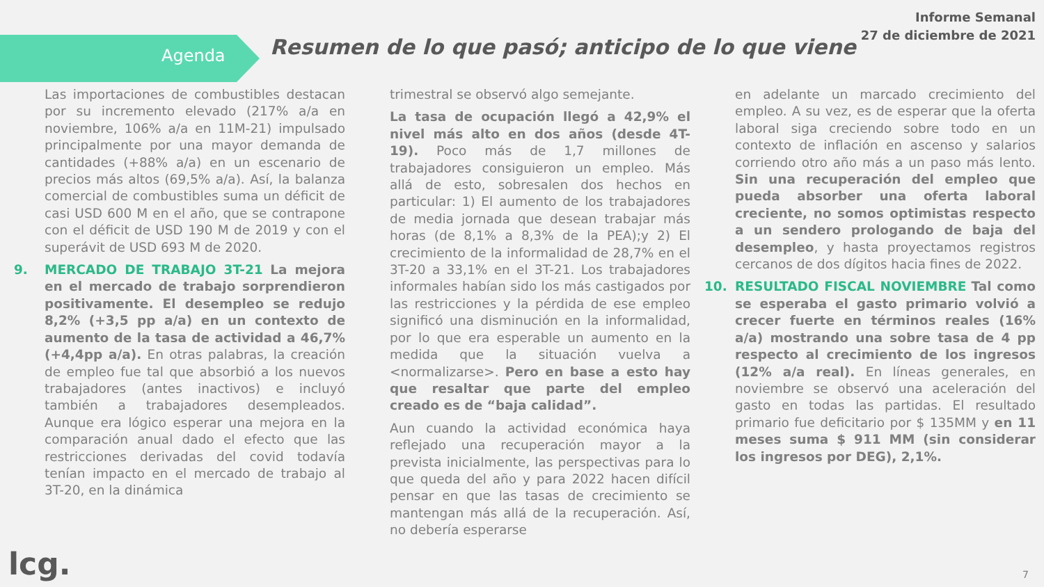Informe Semanal
27 de diciembre de 2021
Agenda
Resumen de lo que pasó; anticipo de lo que viene
Las importaciones de combustibles destacan por su incremento elevado (217% a/a en noviembre, 106% a/a en 11M-21) impulsado principalmente por una mayor demanda de cantidades (+88% a/a) en un escenario de precios más altos (69,5% a/a). Así, la balanza comercial de combustibles suma un déficit de casi USD 600 M en el año, que se contrapone con el déficit de USD 190 M de 2019 y con el superávit de USD 693 M de 2020.
9. MERCADO DE TRABAJO 3T-21 La mejora en el mercado de trabajo sorprendieron positivamente. El desempleo se redujo 8,2% (+3,5 pp a/a) en un contexto de aumento de la tasa de actividad a 46,7%(+4,4pp a/a). En otras palabras, la creación de empleo fue tal que absorbió a los nuevos trabajadores (antes inactivos) e incluyó también a trabajadores desempleados. Aunque era lógico esperar una mejora en la comparación anual dado el efecto que las restricciones derivadas del covid todavía tenían impacto en el mercado de trabajo al 3T-20, en la dinámica
trimestral se observó algo semejante.
La tasa de ocupación llegó a 42,9% el nivel más alto en dos años (desde 4T-19). Poco más de 1,7 millones de trabajadores consiguieron un empleo. Más allá de esto, sobresalen dos hechos en particular: 1) El aumento de los trabajadores de media jornada que desean trabajar más horas (de 8,1% a 8,3% de la PEA);y 2) El crecimiento de la informalidad de 28,7% en el 3T-20 a 33,1% en el 3T-21. Los trabajadores informales habían sido los más castigados por las restricciones y la pérdida de ese empleo significó una disminución en la informalidad, por lo que era esperable un aumento en la medida que la situación vuelva a <normalizarse>. Pero en base a esto hay que resaltar que parte del empleo creado es de “baja calidad”.
Aun cuando la actividad económica haya reflejado una recuperación mayor a la prevista inicialmente, las perspectivas para lo que queda del año y para 2022 hacen difícil pensar en que las tasas de crecimiento se mantengan más allá de la recuperación. Así, no debería esperarse
en adelante un marcado crecimiento del empleo. A su vez, es de esperar que la oferta laboral siga creciendo sobre todo en un contexto de inflación en ascenso y salarios corriendo otro año más a un paso más lento. Sin una recuperación del empleo que pueda absorber una oferta laboral creciente, no somos optimistas respecto a un sendero prologando de baja del desempleo, y hasta proyectamos registros cercanos de dos dígitos hacia fines de 2022.
10. RESULTADO FISCAL NOVIEMBRE Tal como se esperaba el gasto primario volvió a crecer fuerte en términos reales (16% a/a) mostrando una sobre tasa de 4 pp respecto al crecimiento de los ingresos (12% a/a real). En líneas generales, en noviembre se observó una aceleración del gasto en todas las partidas. El resultado primario fue deficitario por $ 135MM y en 11 meses suma $ 911 MM (sin considerar los ingresos por DEG), 2,1%.
lcg. 7